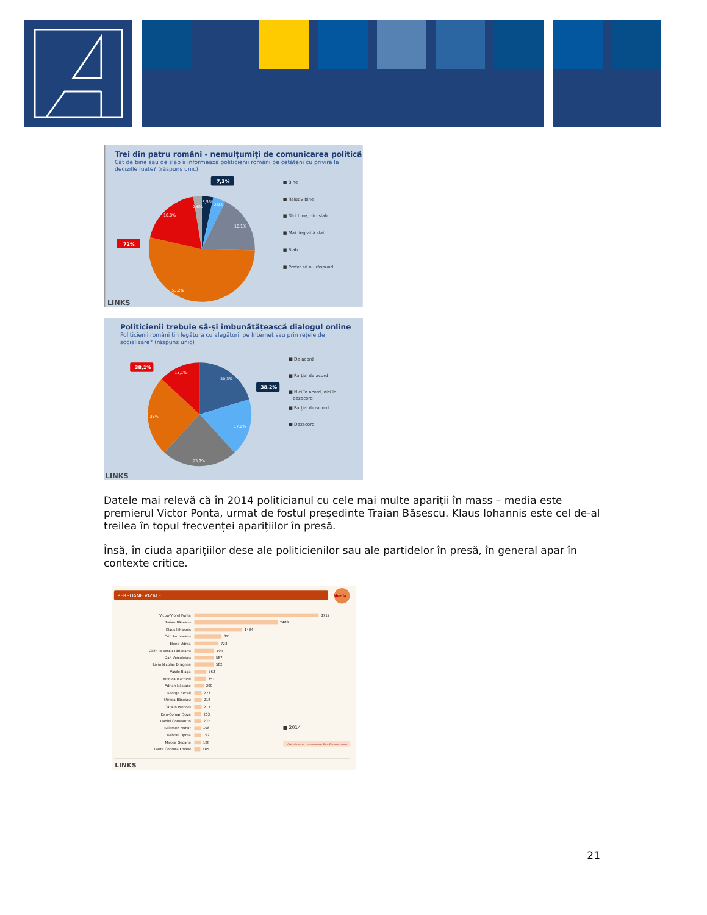Trei din patru români - nemulțumiți de comunicarea politică
Cât de bine sau de slab îi informează politicienii români pe cetățeni cu privire la
decizille luate? (răspuns unic)
7,3%
72%
3,5%
3,8%
2,6%
18,1%
18,8%
53,2%
■ Bine
■ Relativ bine
■ Nici bine, nici slab
■ Mai degrabă slab
■ Slab
■ Prefer să nu răspund
LINKS
Politicienii trebuie să-și îmbunătățească dialogul online
Politicienii români țin legătura cu alegătorii pe Internet sau prin rețele de
socializare? (răspuns unic)
38,1%
38,2%
13,1%
20,3%
25%
17,9%
23,7%
■ De acord
■ Parțial de acord
■ Nici în acord, nici în
dezacord
■ Parțial dezacord
■ Dezacord
LINKS
Datele mai relevă că în 2014 politicianul cu cele mai multe apariții în mass – media este premierul Victor Ponta, urmat de fostul președinte Traian Băsescu. Klaus Iohannis este cel de-al treilea în topul frecvenței aparițiilor în presă.
Însă, în ciuda aparițiilor dese ale politicienilor sau ale partidelor în presă, în general apar în contexte critice.
PERSOANE VIZATE
Media
Victor-Viorel Ponta
3717
Traian Băsescu
2489
Klaus Iohannis
1434
Crin Antonescu
811
Elena Udrea
723
Călin Popescu-Tăriceanu
594
Dan Voiculescu
587
Liviu Nicolae Dragnea
582
Vasile Blaga
363
Monica Macovei
351
Adrian Năstase
290
George Becali
223
Mircea Băsescu
218
Cătălin Predoiu
217
Dan-Coman Șova
203
Daniel Constantin
202
Kelemen Hunor
198
Gabriel Oprea
192
Mircea Geoana
188
Laura Codruța Kovesi
185
■ 2014
Datele sunt prezentate în cifre absolute
LINKS
21